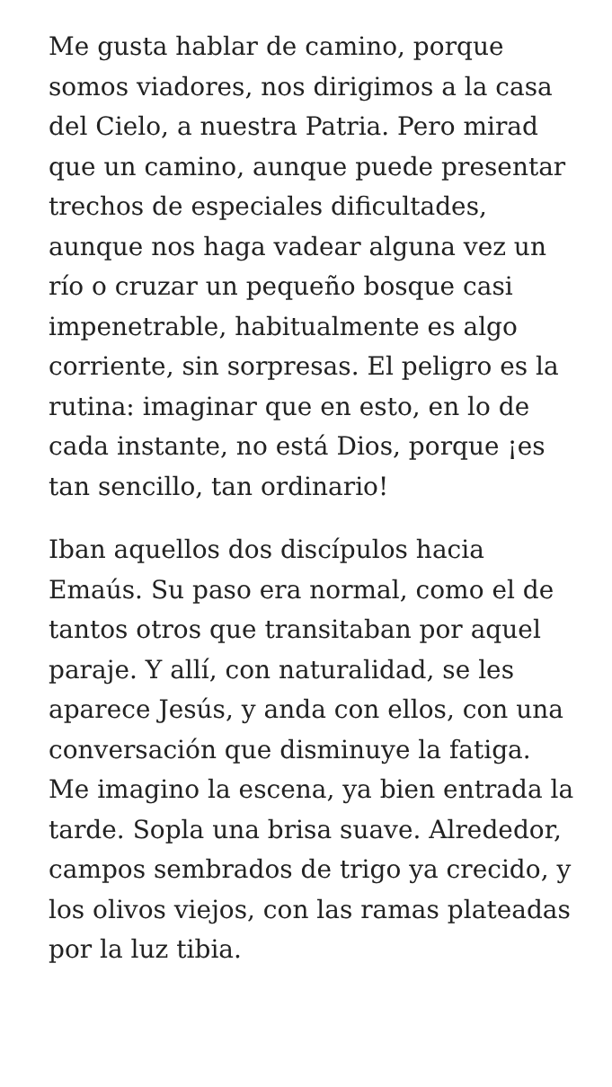Me gusta hablar de camino, porque somos viadores, nos dirigimos a la casa del Cielo, a nuestra Patria. Pero mirad que un camino, aunque puede presentar trechos de especiales dificultades, aunque nos haga vadear alguna vez un río o cruzar un pequeño bosque casi impenetrable, habitualmente es algo corriente, sin sorpresas. El peligro es la rutina: imaginar que en esto, en lo de cada instante, no está Dios, porque ¡es tan sencillo, tan ordinario!
Iban aquellos dos discípulos hacia Emaús. Su paso era normal, como el de tantos otros que transitaban por aquel paraje. Y allí, con naturalidad, se les aparece Jesús, y anda con ellos, con una conversación que disminuye la fatiga. Me imagino la escena, ya bien entrada la tarde. Sopla una brisa suave. Alrededor, campos sembrados de trigo ya crecido, y los olivos viejos, con las ramas plateadas por la luz tibia.